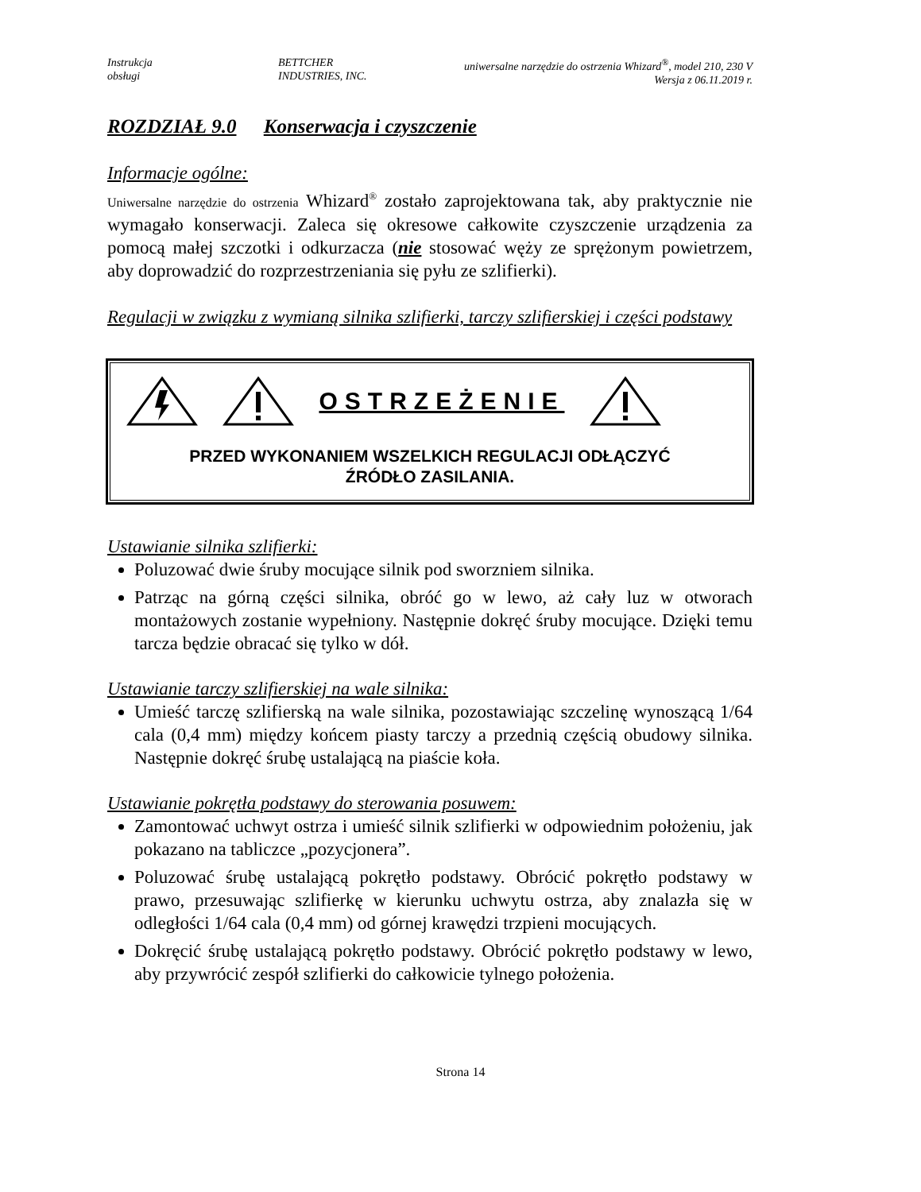Instrukcja
obsługi
BETTCHER
INDUSTRIES, INC.
uniwersalne narzędzie do ostrzenia Whizard<sup>®</sup>, model 210, 230 V
Wersja z 06.11.2019 r.
ROZDZIAŁ 9.0 Konserwacja i czyszczenie
Informacje ogólne:
Uniwersalne narzędzie do ostrzenia Whizard<sup>®</sup> zostało zaprojektowana tak, aby praktycznie nie wymagało konserwacji. Zaleca się okresowe całkowite czyszczenie urządzenia za pomocą małej szczotki i odkurzacza (nie stosować węży ze sprężonym powietrzem, aby doprowadzić do rozprzestrzeniania się pyłu ze szlifierki).
Regulacji w związku z wymianą silnika szlifierki, tarczy szlifierskiej i części podstawy
OSTRZEŻENIE
PRZED WYKONANIEM WSZELKICH REGULACJI ODŁĄCZYĆ
ŹRÓDŁO ZASILANIA.
Ustawianie silnika szlifierki:
Poluzować dwie śruby mocujące silnik pod sworzniem silnika.
Patrząc na górną części silnika, obróć go w lewo, aż cały luz w otworach montażowych zostanie wypełniony. Następnie dokręć śruby mocujące. Dzięki temu tarcza będzie obracać się tylko w dół.
Ustawianie tarczy szlifierskiej na wale silnika:
Umieść tarczę szlifierską na wale silnika, pozostawiając szczelinę wynoszącą 1/64 cala (0,4 mm) między końcem piasty tarczy a przednią częścią obudowy silnika. Następnie dokręć śrubę ustalającą na piaście koła.
Ustawianie pokrętła podstawy do sterowania posuwem:
Zamontować uchwyt ostrza i umieść silnik szlifierki w odpowiednim położeniu, jak pokazano na tabliczce „pozycjonera”.
Poluzować śrubę ustalającą pokrętło podstawy. Obrócić pokrętło podstawy w prawo, przesuwając szlifierkę w kierunku uchwytu ostrza, aby znalazła się w odległości 1/64 cala (0,4 mm) od górnej krawędzi trzpieni mocujących.
Dokręcić śrubę ustalającą pokrętło podstawy. Obrócić pokrętło podstawy w lewo, aby przywrócić zespół szlifierki do całkowicie tylnego położenia.
Strona 14